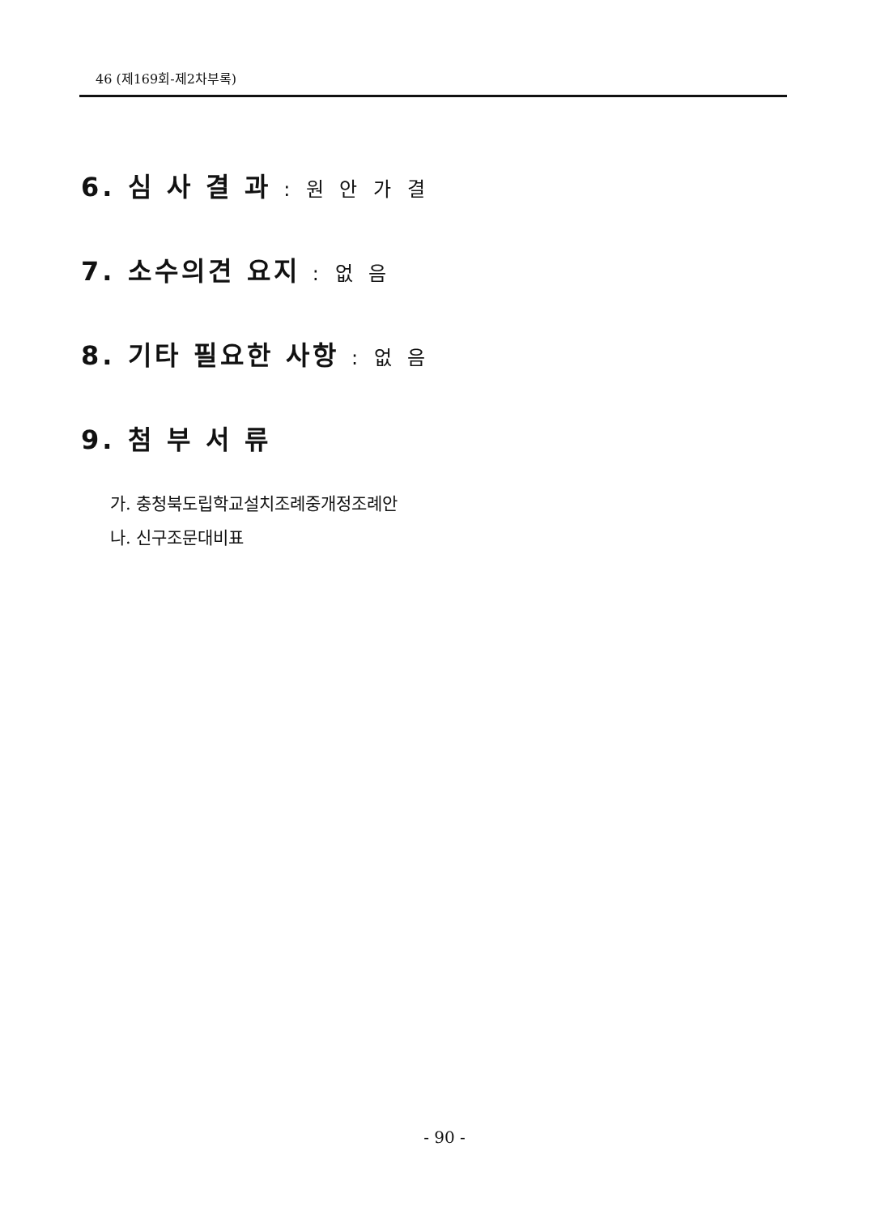46 (제169회-제2차부록)
6. 심 사 결 과 : 원 안 가 결
7. 소수의견 요지 : 없 음
8. 기타 필요한 사항 : 없 음
9. 첨 부 서 류
가. 충청북도립학교설치조례중개정조례안
나. 신구조문대비표
- 90 -